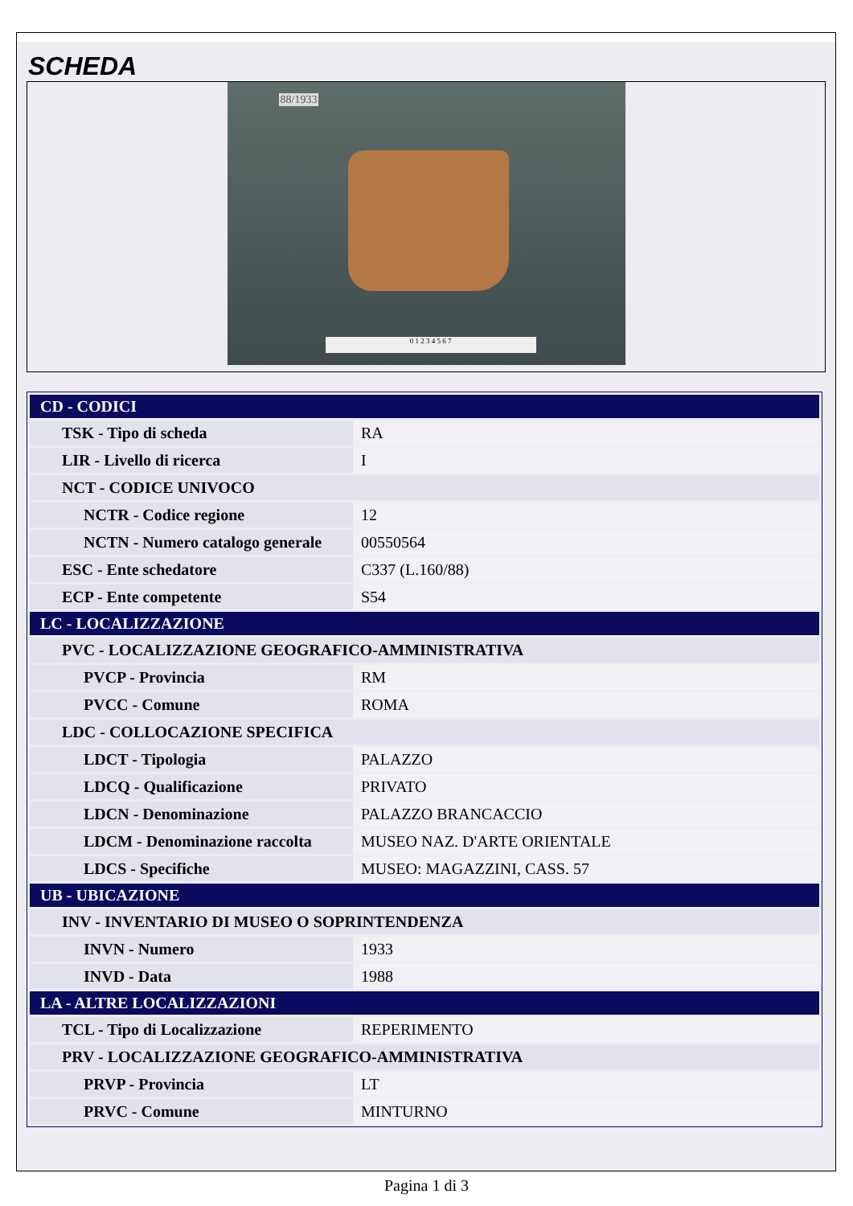SCHEDA
88/1933
0 1 2 3 4 5 6 7
| CD - CODICI | |
| TSK - Tipo di scheda | RA |
| LIR - Livello di ricerca | I |
| NCT - CODICE UNIVOCO | |
| NCTR - Codice regione | 12 |
| NCTN - Numero catalogo generale | 00550564 |
| ESC - Ente schedatore | C337 (L.160/88) |
| ECP - Ente competente | S54 |
| LC - LOCALIZZAZIONE | |
| PVC - LOCALIZZAZIONE GEOGRAFICO-AMMINISTRATIVA | |
| PVCP - Provincia | RM |
| PVCC - Comune | ROMA |
| LDC - COLLOCAZIONE SPECIFICA | |
| LDCT - Tipologia | PALAZZO |
| LDCQ - Qualificazione | PRIVATO |
| LDCN - Denominazione | PALAZZO BRANCACCIO |
| LDCM - Denominazione raccolta | MUSEO NAZ. D'ARTE ORIENTALE |
| LDCS - Specifiche | MUSEO: MAGAZZINI, CASS. 57 |
| UB - UBICAZIONE | |
| INV - INVENTARIO DI MUSEO O SOPRINTENDENZA | |
| INVN - Numero | 1933 |
| INVD - Data | 1988 |
| LA - ALTRE LOCALIZZAZIONI | |
| TCL - Tipo di Localizzazione | REPERIMENTO |
| PRV - LOCALIZZAZIONE GEOGRAFICO-AMMINISTRATIVA | |
| PRVP - Provincia | LT |
| PRVC - Comune | MINTURNO |
Pagina 1 di 3